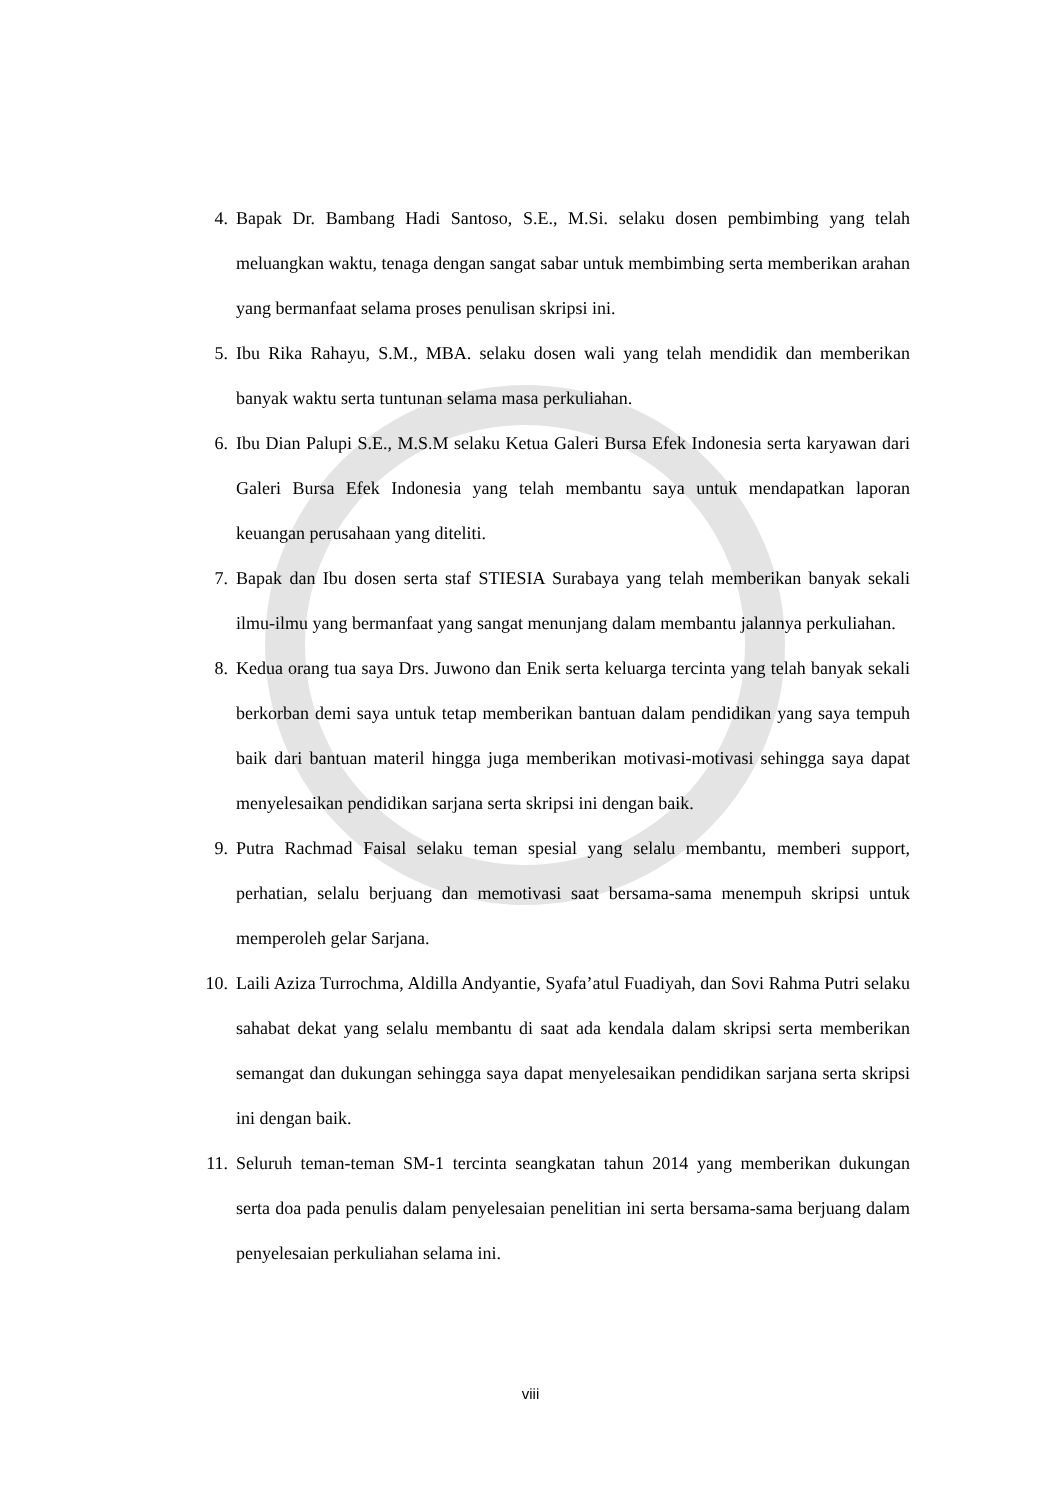4. Bapak Dr. Bambang Hadi Santoso, S.E., M.Si. selaku dosen pembimbing yang telah meluangkan waktu, tenaga dengan sangat sabar untuk membimbing serta memberikan arahan yang bermanfaat selama proses penulisan skripsi ini.
5. Ibu Rika Rahayu, S.M., MBA. selaku dosen wali yang telah mendidik dan memberikan banyak waktu serta tuntunan selama masa perkuliahan.
6. Ibu Dian Palupi S.E., M.S.M selaku Ketua Galeri Bursa Efek Indonesia serta karyawan dari Galeri Bursa Efek Indonesia yang telah membantu saya untuk mendapatkan laporan keuangan perusahaan yang diteliti.
7. Bapak dan Ibu dosen serta staf STIESIA Surabaya yang telah memberikan banyak sekali ilmu-ilmu yang bermanfaat yang sangat menunjang dalam membantu jalannya perkuliahan.
8. Kedua orang tua saya Drs. Juwono dan Enik serta keluarga tercinta yang telah banyak sekali berkorban demi saya untuk tetap memberikan bantuan dalam pendidikan yang saya tempuh baik dari bantuan materil hingga juga memberikan motivasi-motivasi sehingga saya dapat menyelesaikan pendidikan sarjana serta skripsi ini dengan baik.
9. Putra Rachmad Faisal selaku teman spesial yang selalu membantu, memberi support, perhatian, selalu berjuang dan memotivasi saat bersama-sama menempuh skripsi untuk memperoleh gelar Sarjana.
10. Laili Aziza Turrochma, Aldilla Andyantie, Syafa’atul Fuadiyah, dan Sovi Rahma Putri selaku sahabat dekat yang selalu membantu di saat ada kendala dalam skripsi serta memberikan semangat dan dukungan sehingga saya dapat menyelesaikan pendidikan sarjana serta skripsi ini dengan baik.
11. Seluruh teman-teman SM-1 tercinta seangkatan tahun 2014 yang memberikan dukungan serta doa pada penulis dalam penyelesaian penelitian ini serta bersama-sama berjuang dalam penyelesaian perkuliahan selama ini.
viii